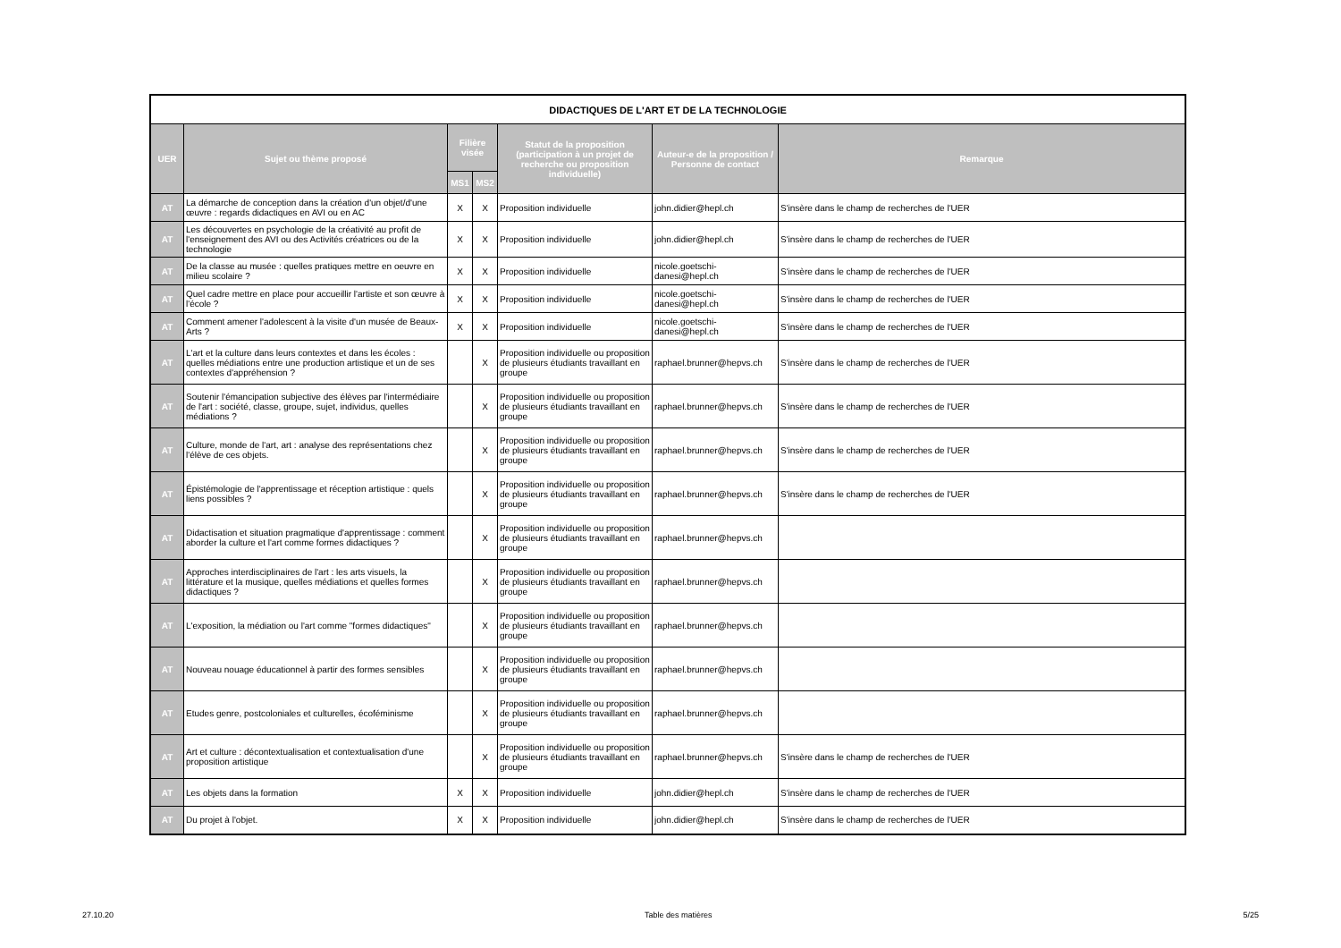| DIDACTIQUES DE L'ART ET DE LA TECHNOLOGIE | | | | | | |
| --- | --- | --- | --- | --- | --- | --- |
| UER | Sujet ou thème proposé | Filière visée | | Statut de la proposition (participation à un projet de recherche ou proposition individuelle) | Auteur-e de la proposition / Personne de contact | Remarque |
| | | MS1 | MS2 | | | |
| AT | La démarche de conception dans la création d'un objet/d'une œuvre : regards didactiques en AVI ou en AC | X | X | Proposition individuelle | john.didier@hepl.ch | S'insère dans le champ de recherches de l'UER |
| AT | Les découvertes en psychologie de la créativité au profit de l'enseignement des AVI ou des Activités créatrices ou de la technologie | X | X | Proposition individuelle | john.didier@hepl.ch | S'insère dans le champ de recherches de l'UER |
| AT | De la classe au musée : quelles pratiques mettre en oeuvre en milieu scolaire ? | X | X | Proposition individuelle | nicole.goetschi-danesi@hepl.ch | S'insère dans le champ de recherches de l'UER |
| AT | Quel cadre mettre en place pour accueillir l'artiste et son œuvre à l'école ? | X | X | Proposition individuelle | nicole.goetschi-danesi@hepl.ch | S'insère dans le champ de recherches de l'UER |
| AT | Comment amener l'adolescent à la visite d'un musée de Beaux-Arts ? | X | X | Proposition individuelle | nicole.goetschi-danesi@hepl.ch | S'insère dans le champ de recherches de l'UER |
| AT | L'art et la culture dans leurs contextes et dans les écoles : quelles médiations entre une production artistique et un de ses contextes d'appréhension ? | | X | Proposition individuelle ou proposition de plusieurs étudiants travaillant en groupe | raphael.brunner@hepvs.ch | S'insère dans le champ de recherches de l'UER |
| AT | Soutenir l'émancipation subjective des élèves par l'intermédiaire de l'art : société, classe, groupe, sujet, individus, quelles médiations ? | | X | Proposition individuelle ou proposition de plusieurs étudiants travaillant en groupe | raphael.brunner@hepvs.ch | S'insère dans le champ de recherches de l'UER |
| AT | Culture, monde de l'art, art : analyse des représentations chez l'élève de ces objets. | | X | Proposition individuelle ou proposition de plusieurs étudiants travaillant en groupe | raphael.brunner@hepvs.ch | S'insère dans le champ de recherches de l'UER |
| AT | Épistémologie de l'apprentissage et réception artistique : quels liens possibles ? | | X | Proposition individuelle ou proposition de plusieurs étudiants travaillant en groupe | raphael.brunner@hepvs.ch | S'insère dans le champ de recherches de l'UER |
| AT | Didactisation et situation pragmatique d'apprentissage : comment aborder la culture et l'art comme formes didactiques ? | | X | Proposition individuelle ou proposition de plusieurs étudiants travaillant en groupe | raphael.brunner@hepvs.ch | |
| AT | Approches interdisciplinaires de l'art : les arts visuels, la littérature et la musique, quelles médiations et quelles formes didactiques ? | | X | Proposition individuelle ou proposition de plusieurs étudiants travaillant en groupe | raphael.brunner@hepvs.ch | |
| AT | L'exposition, la médiation ou l'art comme "formes didactiques" | | X | Proposition individuelle ou proposition de plusieurs étudiants travaillant en groupe | raphael.brunner@hepvs.ch | |
| AT | Nouveau nouage éducationnel à partir des formes sensibles | | X | Proposition individuelle ou proposition de plusieurs étudiants travaillant en groupe | raphael.brunner@hepvs.ch | |
| AT | Etudes genre, postcoloniales et culturelles, écoféminisme | | X | Proposition individuelle ou proposition de plusieurs étudiants travaillant en groupe | raphael.brunner@hepvs.ch | |
| AT | Art et culture : décontextualisation et contextualisation d'une proposition artistique | | X | Proposition individuelle ou proposition de plusieurs étudiants travaillant en groupe | raphael.brunner@hepvs.ch | S'insère dans le champ de recherches de l'UER |
| AT | Les objets dans la formation | X | X | Proposition individuelle | john.didier@hepl.ch | S'insère dans le champ de recherches de l'UER |
| AT | Du projet à l'objet. | X | X | Proposition individuelle | john.didier@hepl.ch | S'insère dans le champ de recherches de l'UER |
27.10.20 Table des matières 5/25